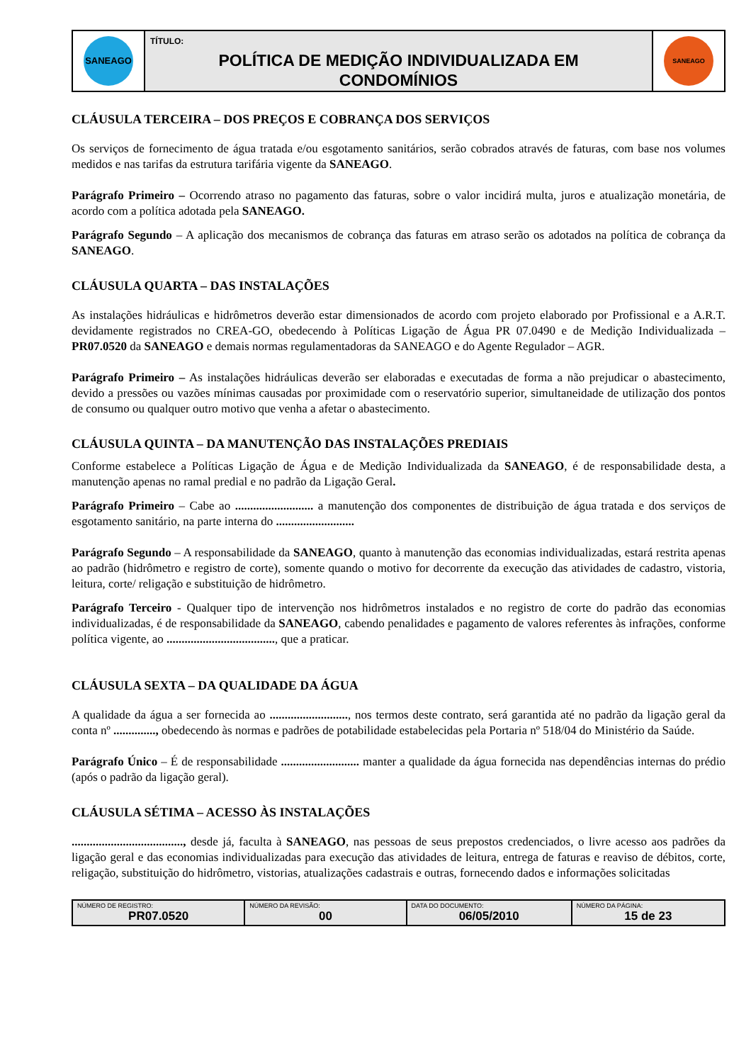| SANEAGO | TÍTULO: POLÍTICA DE MEDIÇÃO INDIVIDUALIZADA EM CONDOMÍNIOS | SANEAGO |
CLÁUSULA TERCEIRA – DOS PREÇOS E COBRANÇA DOS SERVIÇOS
Os serviços de fornecimento de água tratada e/ou esgotamento sanitários, serão cobrados através de faturas, com base nos volumes medidos e nas tarifas da estrutura tarifária vigente da SANEAGO.
Parágrafo Primeiro – Ocorrendo atraso no pagamento das faturas, sobre o valor incidirá multa, juros e atualização monetária, de acordo com a política adotada pela SANEAGO.
Parágrafo Segundo – A aplicação dos mecanismos de cobrança das faturas em atraso serão os adotados na política de cobrança da SANEAGO.
CLÁUSULA QUARTA – DAS INSTALAÇÕES
As instalações hidráulicas e hidrômetros deverão estar dimensionados de acordo com projeto elaborado por Profissional e a A.R.T. devidamente registrados no CREA-GO, obedecendo à Políticas Ligação de Água PR 07.0490 e de Medição Individualizada – PR07.0520 da SANEAGO e demais normas regulamentadoras da SANEAGO e do Agente Regulador – AGR.
Parágrafo Primeiro – As instalações hidráulicas deverão ser elaboradas e executadas de forma a não prejudicar o abastecimento, devido a pressões ou vazões mínimas causadas por proximidade com o reservatório superior, simultaneidade de utilização dos pontos de consumo ou qualquer outro motivo que venha a afetar o abastecimento.
CLÁUSULA QUINTA – DA MANUTENÇÃO DAS INSTALAÇÕES PREDIAIS
Conforme estabelece a Políticas Ligação de Água e de Medição Individualizada da SANEAGO, é de responsabilidade desta, a manutenção apenas no ramal predial e no padrão da Ligação Geral.
Parágrafo Primeiro – Cabe ao .......................... a manutenção dos componentes de distribuição de água tratada e dos serviços de esgotamento sanitário, na parte interna do ..........................
Parágrafo Segundo – A responsabilidade da SANEAGO, quanto à manutenção das economias individualizadas, estará restrita apenas ao padrão (hidrômetro e registro de corte), somente quando o motivo for decorrente da execução das atividades de cadastro, vistoria, leitura, corte/ religação e substituição de hidrômetro.
Parágrafo Terceiro - Qualquer tipo de intervenção nos hidrômetros instalados e no registro de corte do padrão das economias individualizadas, é de responsabilidade da SANEAGO, cabendo penalidades e pagamento de valores referentes às infrações, conforme política vigente, ao ...................................., que a praticar.
CLÁUSULA SEXTA – DA QUALIDADE DA ÁGUA
A qualidade da água a ser fornecida ao .........................., nos termos deste contrato, será garantida até no padrão da ligação geral da conta nº .............., obedecendo às normas e padrões de potabilidade estabelecidas pela Portaria nº 518/04 do Ministério da Saúde.
Parágrafo Único – É de responsabilidade .......................... manter a qualidade da água fornecida nas dependências internas do prédio (após o padrão da ligação geral).
CLÁUSULA SÉTIMA – ACESSO ÀS INSTALAÇÕES
....................................., desde já, faculta à SANEAGO, nas pessoas de seus prepostos credenciados, o livre acesso aos padrões da ligação geral e das economias individualizadas para execução das atividades de leitura, entrega de faturas e reaviso de débitos, corte, religação, substituição do hidrômetro, vistorias, atualizações cadastrais e outras, fornecendo dados e informações solicitadas
| NÚMERO DE REGISTRO: PR07.0520 | NÚMERO DA REVISÃO: 00 | DATA DO DOCUMENTO: 06/05/2010 | NÚMERO DA PÁGINA: 15 de 23 |